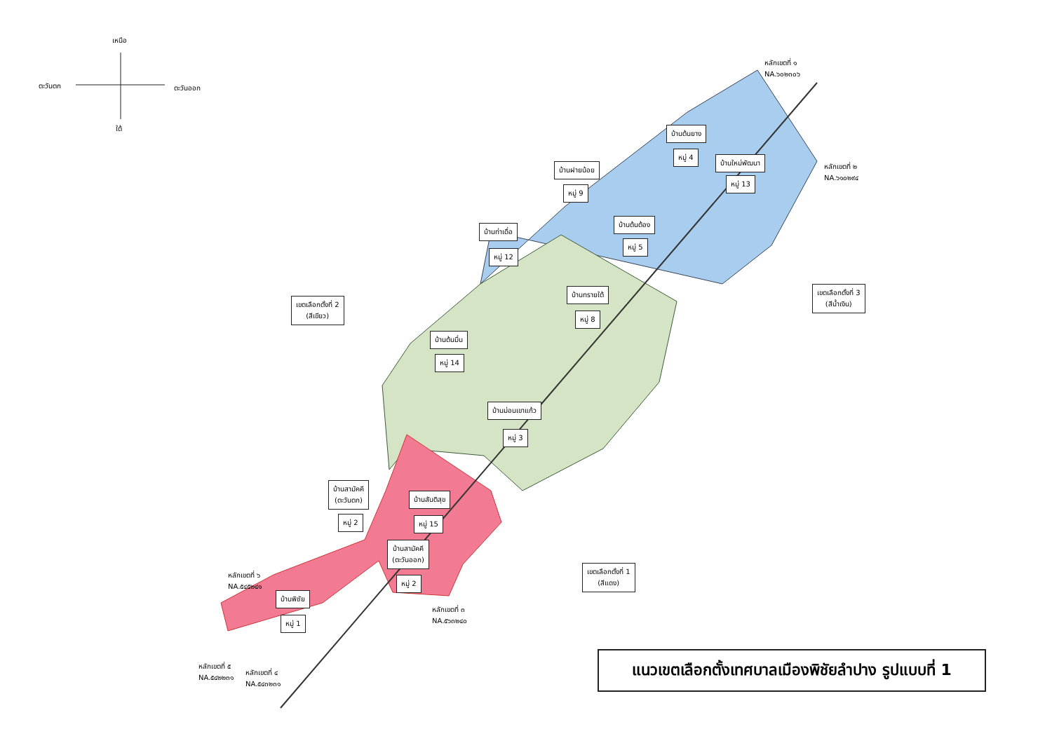เหนือ
ตะวันตก ตะวันออก
ใต้
หลักเขตที่ ๑
NA.๖๐๒๓๐๖
หลักเขตที่ ๒
NA.๖๑๐๒๙๔
บ้านต้นยาง
หมู่ 4
บ้านใหม่พัฒนา
หมู่ 13
บ้านฝายน้อย
หมู่ 9
บ้านต้นต้อง
หมู่ 5
บ้านท่าเดื่อ
หมู่ 12
บ้านทรายใต้
หมู่ 8
เขตเลือกตั้งที่ 3
(สีน้ำเงิน)
เขตเลือกตั้งที่ 2
(สีเขียว)
บ้านต้นมื่น
หมู่ 14
บ้านม่อนเขาแก้ว
หมู่ 3
บ้านสามัคคี
(ตะวันตก)
หมู่ 2
บ้านสันติสุข
หมู่ 15
บ้านสามัคคี
(ตะวันออก)
หมู่ 2
เขตเลือกตั้งที่ 1
(สีแดง)
หลักเขตที่ ๖
NA.๕๔๕๒๔๑
บ้านพิชัย
หมู่ 1
หลักเขตที่ ๓
NA.๕๖๓๒๔๐
หลักเขตที่ ๕
NA.๕๔๒๒๓๑
หลักเขตที่ ๔
NA.๕๔๓๒๓๑
แนวเขตเลือกตั้งเทศบาลเมืองพิชัยลำปาง รูปแบบที่ 1